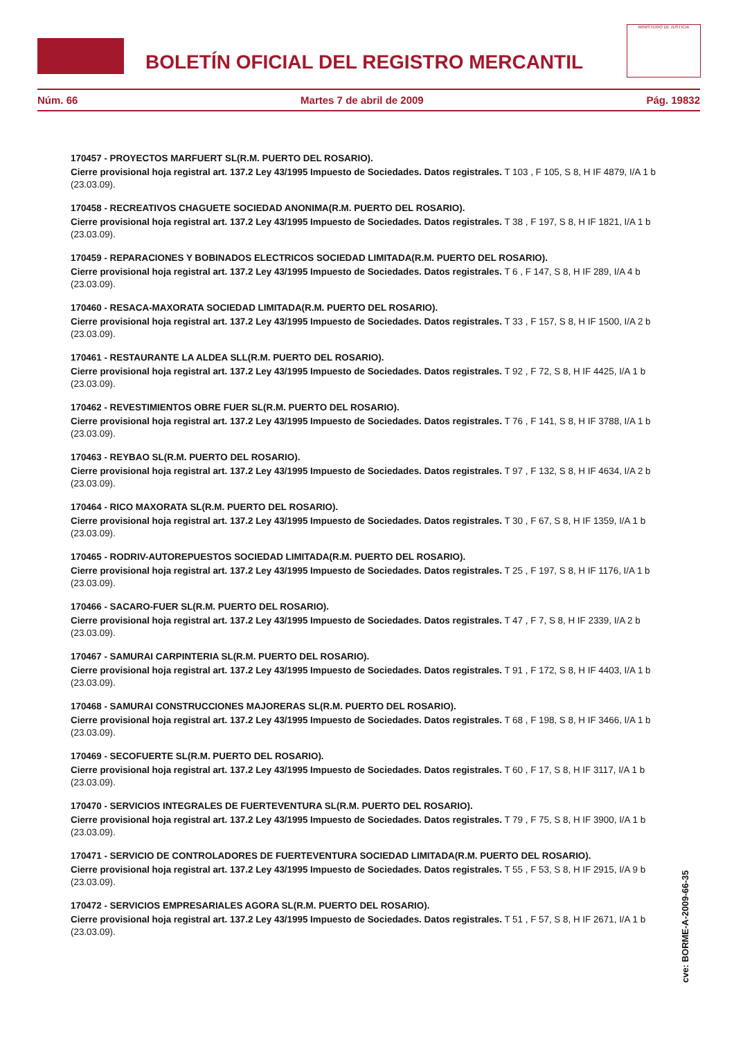BOLETÍN OFICIAL DEL REGISTRO MERCANTIL
MINISTERIO DE JUSTICIA
Núm. 66 Martes 7 de abril de 2009 Pág. 19832
170457 - PROYECTOS MARFUERT SL(R.M. PUERTO DEL ROSARIO).
Cierre provisional hoja registral art. 137.2 Ley 43/1995 Impuesto de Sociedades. Datos registrales. T 103 , F 105, S 8, H IF 4879, I/A 1 b (23.03.09).
170458 - RECREATIVOS CHAGUETE SOCIEDAD ANONIMA(R.M. PUERTO DEL ROSARIO).
Cierre provisional hoja registral art. 137.2 Ley 43/1995 Impuesto de Sociedades. Datos registrales. T 38 , F 197, S 8, H IF 1821, I/A 1 b (23.03.09).
170459 - REPARACIONES Y BOBINADOS ELECTRICOS SOCIEDAD LIMITADA(R.M. PUERTO DEL ROSARIO).
Cierre provisional hoja registral art. 137.2 Ley 43/1995 Impuesto de Sociedades. Datos registrales. T 6 , F 147, S 8, H IF 289, I/A 4 b (23.03.09).
170460 - RESACA-MAXORATA SOCIEDAD LIMITADA(R.M. PUERTO DEL ROSARIO).
Cierre provisional hoja registral art. 137.2 Ley 43/1995 Impuesto de Sociedades. Datos registrales. T 33 , F 157, S 8, H IF 1500, I/A 2 b (23.03.09).
170461 - RESTAURANTE LA ALDEA SLL(R.M. PUERTO DEL ROSARIO).
Cierre provisional hoja registral art. 137.2 Ley 43/1995 Impuesto de Sociedades. Datos registrales. T 92 , F 72, S 8, H IF 4425, I/A 1 b (23.03.09).
170462 - REVESTIMIENTOS OBRE FUER SL(R.M. PUERTO DEL ROSARIO).
Cierre provisional hoja registral art. 137.2 Ley 43/1995 Impuesto de Sociedades. Datos registrales. T 76 , F 141, S 8, H IF 3788, I/A 1 b (23.03.09).
170463 - REYBAO SL(R.M. PUERTO DEL ROSARIO).
Cierre provisional hoja registral art. 137.2 Ley 43/1995 Impuesto de Sociedades. Datos registrales. T 97 , F 132, S 8, H IF 4634, I/A 2 b (23.03.09).
170464 - RICO MAXORATA SL(R.M. PUERTO DEL ROSARIO).
Cierre provisional hoja registral art. 137.2 Ley 43/1995 Impuesto de Sociedades. Datos registrales. T 30 , F 67, S 8, H IF 1359, I/A 1 b (23.03.09).
170465 - RODRIV-AUTOREPUESTOS SOCIEDAD LIMITADA(R.M. PUERTO DEL ROSARIO).
Cierre provisional hoja registral art. 137.2 Ley 43/1995 Impuesto de Sociedades. Datos registrales. T 25 , F 197, S 8, H IF 1176, I/A 1 b (23.03.09).
170466 - SACARO-FUER SL(R.M. PUERTO DEL ROSARIO).
Cierre provisional hoja registral art. 137.2 Ley 43/1995 Impuesto de Sociedades. Datos registrales. T 47 , F 7, S 8, H IF 2339, I/A 2 b (23.03.09).
170467 - SAMURAI CARPINTERIA SL(R.M. PUERTO DEL ROSARIO).
Cierre provisional hoja registral art. 137.2 Ley 43/1995 Impuesto de Sociedades. Datos registrales. T 91 , F 172, S 8, H IF 4403, I/A 1 b (23.03.09).
170468 - SAMURAI CONSTRUCCIONES MAJORERAS SL(R.M. PUERTO DEL ROSARIO).
Cierre provisional hoja registral art. 137.2 Ley 43/1995 Impuesto de Sociedades. Datos registrales. T 68 , F 198, S 8, H IF 3466, I/A 1 b (23.03.09).
170469 - SECOFUERTE SL(R.M. PUERTO DEL ROSARIO).
Cierre provisional hoja registral art. 137.2 Ley 43/1995 Impuesto de Sociedades. Datos registrales. T 60 , F 17, S 8, H IF 3117, I/A 1 b (23.03.09).
170470 - SERVICIOS INTEGRALES DE FUERTEVENTURA SL(R.M. PUERTO DEL ROSARIO).
Cierre provisional hoja registral art. 137.2 Ley 43/1995 Impuesto de Sociedades. Datos registrales. T 79 , F 75, S 8, H IF 3900, I/A 1 b (23.03.09).
170471 - SERVICIO DE CONTROLADORES DE FUERTEVENTURA SOCIEDAD LIMITADA(R.M. PUERTO DEL ROSARIO).
Cierre provisional hoja registral art. 137.2 Ley 43/1995 Impuesto de Sociedades. Datos registrales. T 55 , F 53, S 8, H IF 2915, I/A 9 b (23.03.09).
170472 - SERVICIOS EMPRESARIALES AGORA SL(R.M. PUERTO DEL ROSARIO).
Cierre provisional hoja registral art. 137.2 Ley 43/1995 Impuesto de Sociedades. Datos registrales. T 51 , F 57, S 8, H IF 2671, I/A 1 b (23.03.09).
cve: BORME-A-2009-66-35